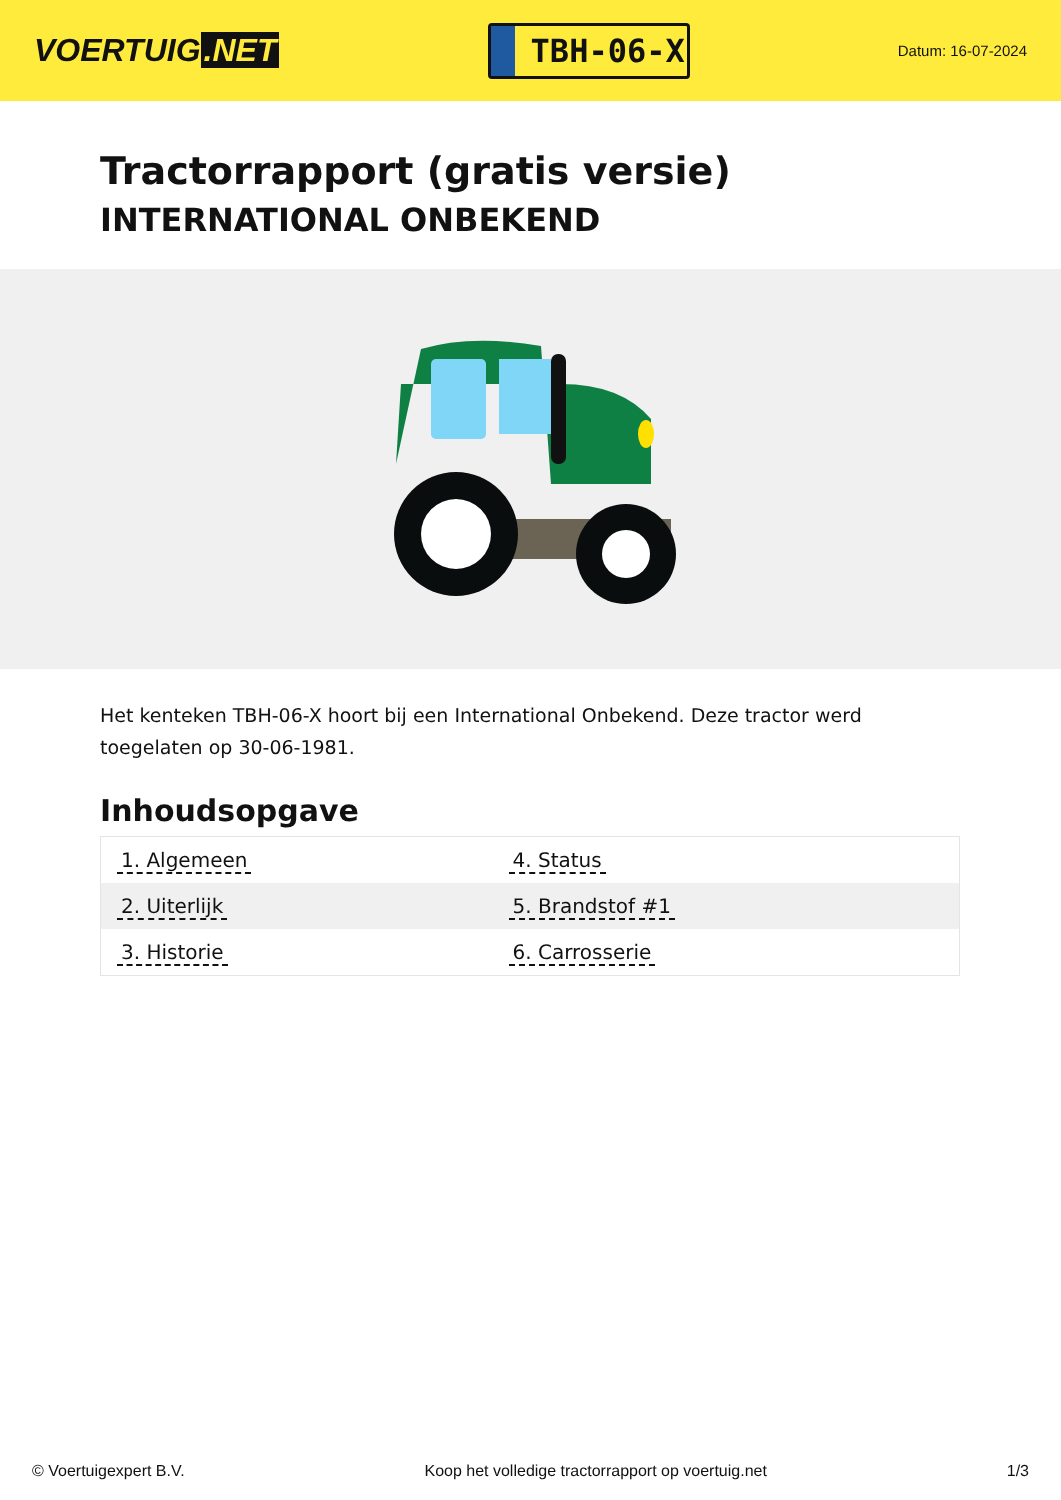VOERTUIG.NET
TBH-06-X
Datum: 16-07-2024
Tractorrapport (gratis versie)
INTERNATIONAL ONBEKEND
Het kenteken TBH-06-X hoort bij een International Onbekend. Deze tractor werd toegelaten op 30-06-1981.
Inhoudsopgave
| 1. Algemeen | 4. Status |
| 2. Uiterlijk | 5. Brandstof #1 |
| 3. Historie | 6. Carrosserie |
© Voertuigexpert B.V. Koop het volledige tractorrapport op voertuig.net 1/3